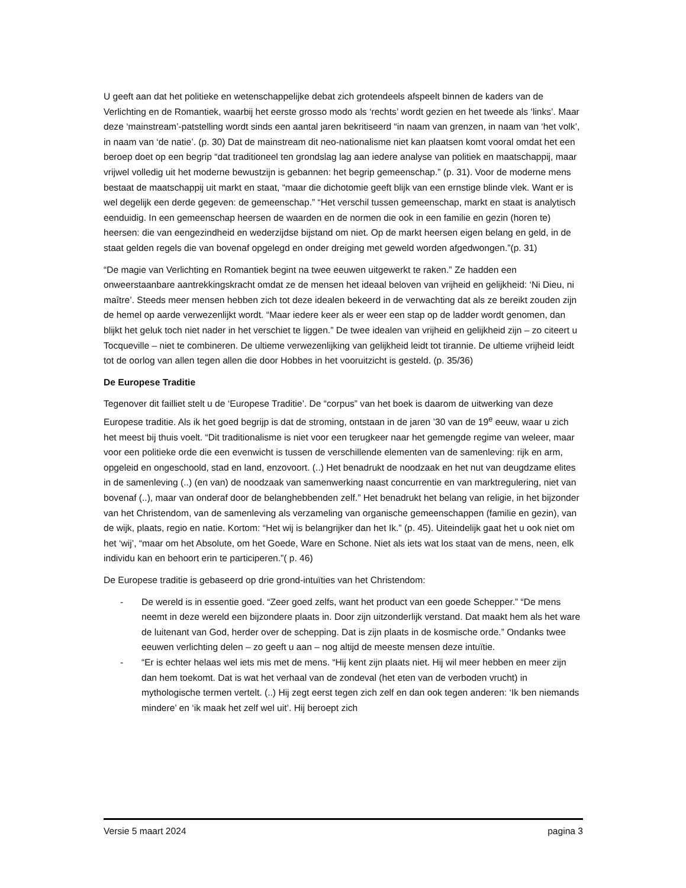U geeft aan dat het politieke en wetenschappelijke debat zich grotendeels afspeelt binnen de kaders van de Verlichting en de Romantiek, waarbij het eerste grosso modo als ‘rechts’ wordt gezien en het tweede als ‘links’. Maar deze ‘mainstream’-patstelling wordt sinds een aantal jaren bekritiseerd “in naam van grenzen, in naam van ‘het volk’, in naam van ‘de natie’. (p. 30) Dat de mainstream dit neo-nationalisme niet kan plaatsen komt vooral omdat het een beroep doet op een begrip “dat traditioneel ten grondslag lag aan iedere analyse van politiek en maatschappij, maar vrijwel volledig uit het moderne bewustzijn is gebannen: het begrip gemeenschap.” (p. 31). Voor de moderne mens bestaat de maatschappij uit markt en staat, “maar die dichotomie geeft blijk van een ernstige blinde vlek. Want er is wel degelijk een derde gegeven: de gemeenschap.” “Het verschil tussen gemeenschap, markt en staat is analytisch eenduidig. In een gemeenschap heersen de waarden en de normen die ook in een familie en gezin (horen te) heersen: die van eengezindheid en wederzijdse bijstand om niet. Op de markt heersen eigen belang en geld, in de staat gelden regels die van bovenaf opgelegd en onder dreiging met geweld worden afgedwongen.”(p. 31)
“De magie van Verlichting en Romantiek begint na twee eeuwen uitgewerkt te raken.” Ze hadden een onweerstaanbare aantrekkingskracht omdat ze de mensen het ideaal beloven van vrijheid en gelijkheid: ‘Ni Dieu, ni maître’. Steeds meer mensen hebben zich tot deze idealen bekeerd in de verwachting dat als ze bereikt zouden zijn de hemel op aarde verwezenlijkt wordt. “Maar iedere keer als er weer een stap op de ladder wordt genomen, dan blijkt het geluk toch niet nader in het verschiet te liggen.” De twee idealen van vrijheid en gelijkheid zijn – zo citeert u Tocqueville – niet te combineren. De ultieme verwezenlijking van gelijkheid leidt tot tirannie. De ultieme vrijheid leidt tot de oorlog van allen tegen allen die door Hobbes in het vooruitzicht is gesteld. (p. 35/36)
De Europese Traditie
Tegenover dit failliet stelt u de ‘Europese Traditie’. De “corpus” van het boek is daarom de uitwerking van deze Europese traditie. Als ik het goed begrijp is dat de stroming, ontstaan in de jaren ’30 van de 19<sup>e</sup> eeuw, waar u zich het meest bij thuis voelt. “Dit traditionalisme is niet voor een terugkeer naar het gemengde regime van weleer, maar voor een politieke orde die een evenwicht is tussen de verschillende elementen van de samenleving: rijk en arm, opgeleid en ongeschoold, stad en land, enzovoort. (..) Het benadrukt de noodzaak en het nut van deugdzame elites in de samenleving (..) (en van) de noodzaak van samenwerking naast concurrentie en van marktregulering, niet van bovenaf (..), maar van onderaf door de belanghebbenden zelf.” Het benadrukt het belang van religie, in het bijzonder van het Christendom, van de samenleving als verzameling van organische gemeenschappen (familie en gezin), van de wijk, plaats, regio en natie. Kortom: “Het wij is belangrijker dan het Ik.” (p. 45). Uiteindelijk gaat het u ook niet om het ‘wij’, “maar om het Absolute, om het Goede, Ware en Schone. Niet als iets wat los staat van de mens, neen, elk individu kan en behoort erin te participeren.”( p. 46)
De Europese traditie is gebaseerd op drie grond-intuïties van het Christendom:
- De wereld is in essentie goed. “Zeer goed zelfs, want het product van een goede Schepper.” “De mens neemt in deze wereld een bijzondere plaats in. Door zijn uitzonderlijk verstand. Dat maakt hem als het ware de luitenant van God, herder over de schepping. Dat is zijn plaats in de kosmische orde.” Ondanks twee eeuwen verlichting delen – zo geeft u aan – nog altijd de meeste mensen deze intuïtie.
- “Er is echter helaas wel iets mis met de mens. “Hij kent zijn plaats niet. Hij wil meer hebben en meer zijn dan hem toekomt. Dat is wat het verhaal van de zondeval (het eten van de verboden vrucht) in mythologische termen vertelt. (..) Hij zegt eerst tegen zich zelf en dan ook tegen anderen: ‘Ik ben niemands mindere’ en ‘ik maak het zelf wel uit’. Hij beroept zich
Versie 5 maart 2024 pagina 3